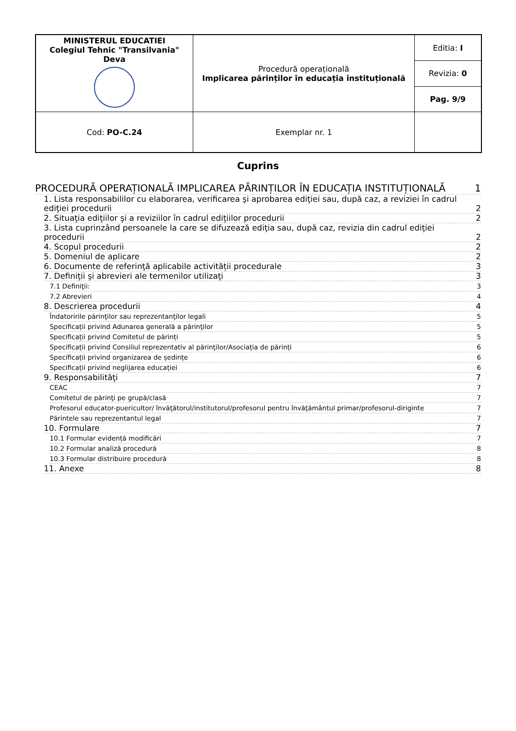| MINISTERUL EDUCATIEI Colegiul Tehnic "Transilvania" Deva | Procedură operațională Implicarea părinților în educația instituțională | Editia: I |
| | | Revizia: 0 |
| | | Pag. 9/9 |
| Cod: PO-C.24 | Exemplar nr. 1 | |
Cuprins
PROCEDURĂ OPERAȚIONALĂ IMPLICAREA PĂRINȚILOR ÎN EDUCAȚIA INSTITUȚIONALĂ 1
1. Lista responsabililor cu elaborarea, verificarea şi aprobarea ediţiei sau, după caz, a reviziei în cadrul ediţiei procedurii 2
2. Situaţia ediţiilor şi a reviziilor în cadrul ediţiilor procedurii 2
3. Lista cuprinzând persoanele la care se difuzează ediţia sau, după caz, revizia din cadrul ediţiei procedurii 2
4. Scopul procedurii 2
5. Domeniul de aplicare 2
6. Documente de referinţă aplicabile activității procedurale 3
7. Definiţii şi abrevieri ale termenilor utilizaţi 3
7.1 Definiţii: 3
7.2 Abrevieri 4
8. Descrierea procedurii 4
Îndatoririle părinţilor sau reprezentanţilor legali 5
Specificații privind Adunarea generală a părinţilor 5
Specificații privind Comitetul de părinți 5
Specificații privind Consiliul reprezentativ al părinţilor/Asociația de părinți 6
Specificații privind organizarea de ședințe 6
Specificații privind neglijarea educației 6
9. Responsabilităţi 7
CEAC 7
Comitetul de părinţi pe grupă/clasă 7
Profesorul educator-puericultor/ învăţătorul/institutorul/profesorul pentru învăţământul primar/profesorul-diriginte 7
Părintele sau reprezentantul legal 7
10. Formulare 7
10.1 Formular evidență modificări 7
10.2 Formular analiză procedură 8
10.3 Formular distribuire procedură 8
11. Anexe 8